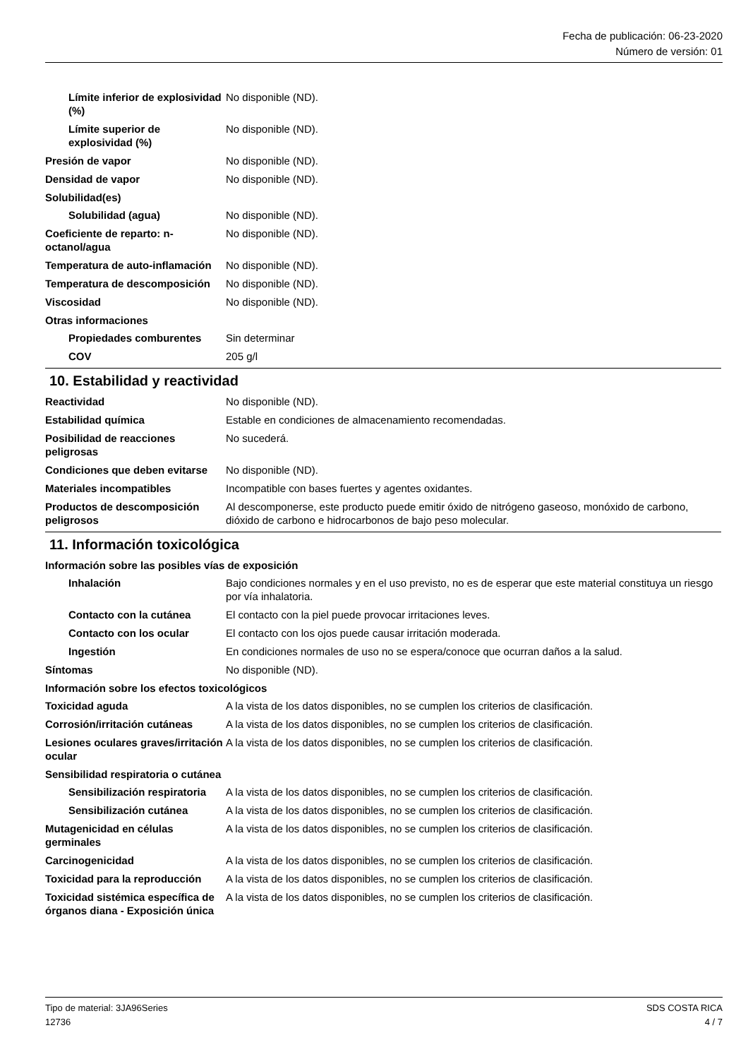Fecha de publicación: 06-23-2020
Número de versión: 01
Límite inferior de explosividad (%)
No disponible (ND).
Límite superior de explosividad (%)
No disponible (ND).
Presión de vapor No disponible (ND).
Densidad de vapor No disponible (ND).
Solubilidad(es)
Solubilidad (agua) No disponible (ND).
Coeficiente de reparto: n-octanol/agua
No disponible (ND).
Temperatura de auto-inflamación
No disponible (ND).
Temperatura de descomposición
No disponible (ND).
Viscosidad No disponible (ND).
Otras informaciones
Propiedades comburentes Sin determinar
COV 205 g/l
10. Estabilidad y reactividad
Reactividad No disponible (ND).
Estabilidad química Estable en condiciones de almacenamiento recomendadas.
Posibilidad de reacciones peligrosas
No sucederá.
Condiciones que deben evitarse
No disponible (ND).
Materiales incompatibles Incompatible con bases fuertes y agentes oxidantes.
Productos de descomposición peligrosos
Al descomponerse, este producto puede emitir óxido de nitrógeno gaseoso, monóxido de carbono, dióxido de carbono e hidrocarbonos de bajo peso molecular.
11. Información toxicológica
Información sobre las posibles vías de exposición
Inhalación Bajo condiciones normales y en el uso previsto, no es de esperar que este material constituya un riesgo por vía inhalatoria.
Contacto con la cutánea El contacto con la piel puede provocar irritaciones leves.
Contacto con los ocular El contacto con los ojos puede causar irritación moderada.
Ingestión En condiciones normales de uso no se espera/conoce que ocurran daños a la salud.
Síntomas No disponible (ND).
Información sobre los efectos toxicológicos
Toxicidad aguda A la vista de los datos disponibles, no se cumplen los criterios de clasificación.
Corrosión/irritación cutáneas
A la vista de los datos disponibles, no se cumplen los criterios de clasificación.
Lesiones oculares graves/irritación ocular
A la vista de los datos disponibles, no se cumplen los criterios de clasificación.
Sensibilidad respiratoria o cutánea
Sensibilización respiratoria
A la vista de los datos disponibles, no se cumplen los criterios de clasificación.
Sensibilización cutánea A la vista de los datos disponibles, no se cumplen los criterios de clasificación.
Mutagenicidad en células germinales
A la vista de los datos disponibles, no se cumplen los criterios de clasificación.
Carcinogenicidad A la vista de los datos disponibles, no se cumplen los criterios de clasificación.
Toxicidad para la reproducción
A la vista de los datos disponibles, no se cumplen los criterios de clasificación.
Toxicidad sistémica específica de órganos diana - Exposición única
A la vista de los datos disponibles, no se cumplen los criterios de clasificación.
Tipo de material: 3JA96Series
12736
SDS COSTA RICA
4 / 7